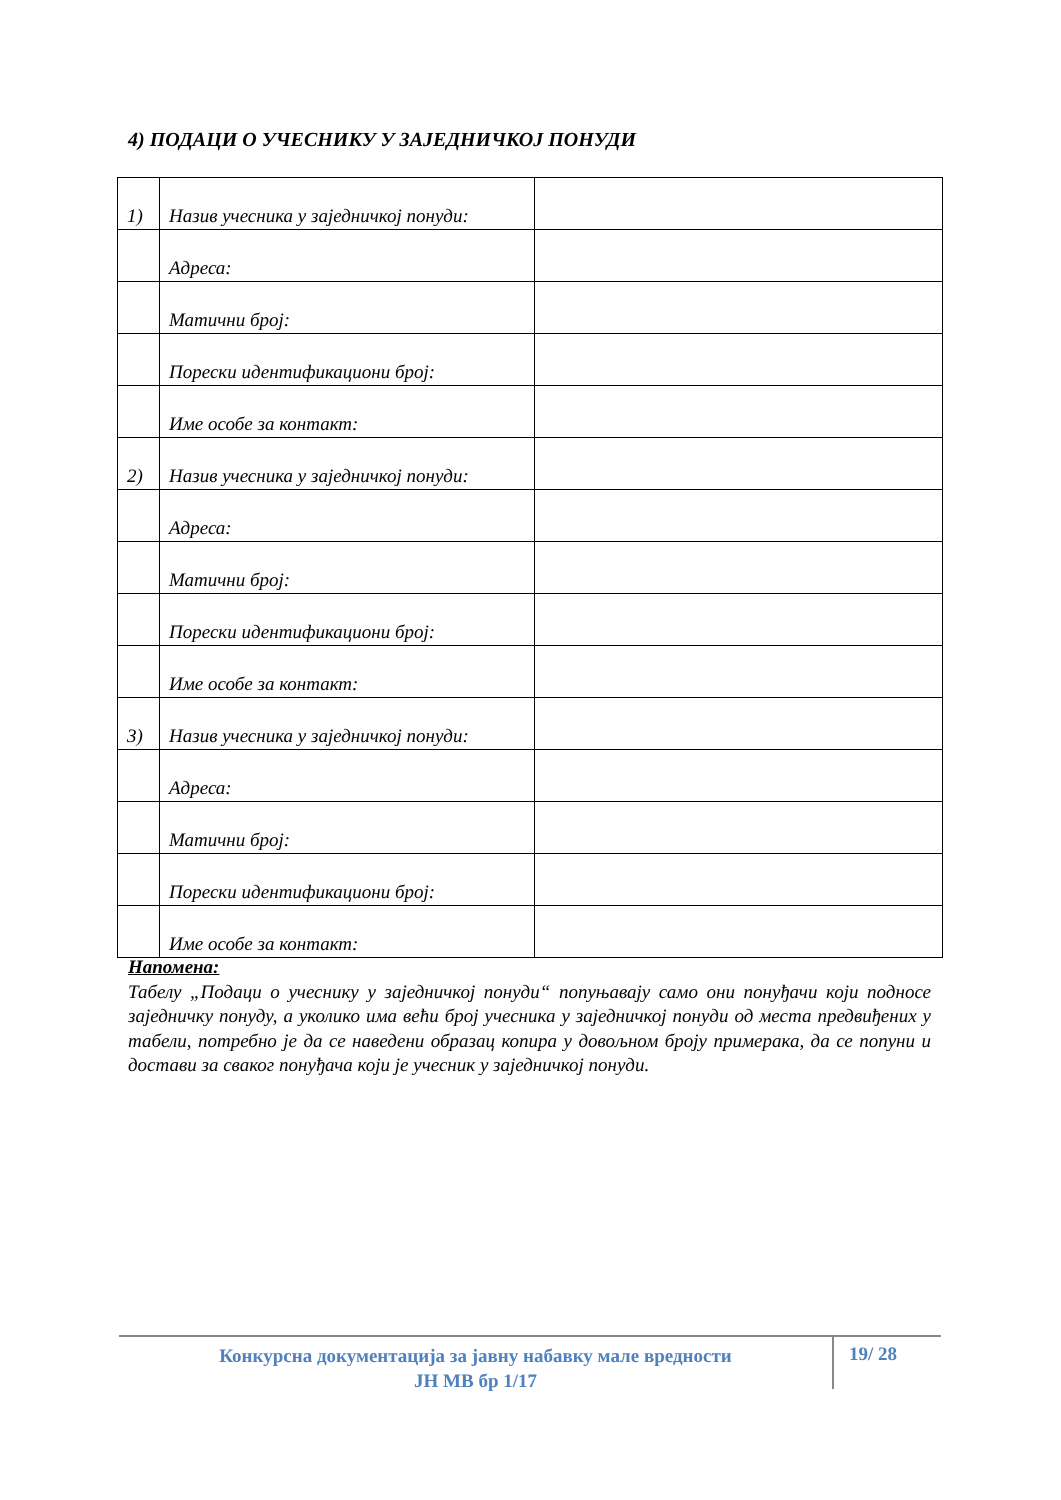4) ПОДАЦИ О УЧЕСНИКУ У ЗАЈЕДНИЧКОЈ ПОНУДИ
| 1) | Назив учесника у заједничкој понуди: | |
| | Адреса: | |
| | Матични број: | |
| | Порески идентификациони број: | |
| | Име особе за контакт: | |
| 2) | Назив учесника у заједничкој понуди: | |
| | Адреса: | |
| | Матични број: | |
| | Порески идентификациони број: | |
| | Име особе за контакт: | |
| 3) | Назив учесника у заједничкој понуди: | |
| | Адреса: | |
| | Матични број: | |
| | Порески идентификациони број: | |
| | Име особе за контакт: | |
Напомена:
Табелу „Подаци о учеснику у заједничкој понуди“ попуњавају само они понуђачи који подносе заједничку понуду, а уколико има већи број учесника у заједничкој понуди од места предвиђених у табели, потребно је да се наведени образац копира у довољном броју примерака, да се попуни и достави за сваког понуђача који је учесник у заједничкој понуди.
Конкурсна документација за јавну набавку мале вредности
ЈН МВ бр 1/17
19/ 28